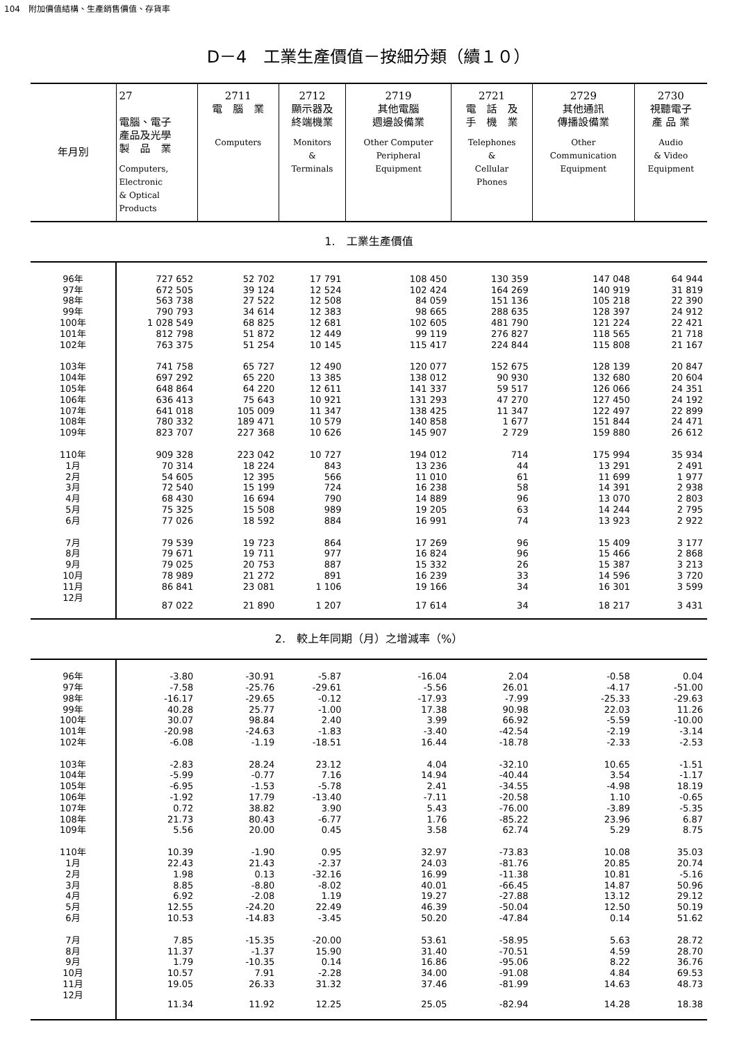104　附加價值結構、生產銷售價值、存貨率
D－4　工業生產價值－按細分類（續１０）
| 年月別 | 27 電腦、電子 產品及光學 製 品 業 Computers, Electronic & Optical Products | 2711 電 腦 業 Computers | 2712 顯示器及 終端機業 Monitors & Terminals | 2719 其他電腦 週邊設備業 Other Computer Peripheral Equipment | 2721 電 話 及 手 機 業 Telephones & Cellular Phones | 2729 其他通訊 傳播設備業 Other Communication Equipment | 2730 視聽電子 產 品 業 Audio & Video Equipment |
| --- | --- | --- | --- | --- | --- | --- | --- |
| 1. 工業生產價值 | | | | | | | |
| 96年 | 727 652 | 52 702 | 17 791 | 108 450 | 130 359 | 147 048 | 64 944 |
| 97年 | 672 505 | 39 124 | 12 524 | 102 424 | 164 269 | 140 919 | 31 819 |
| 98年 | 563 738 | 27 522 | 12 508 | 84 059 | 151 136 | 105 218 | 22 390 |
| 99年 | 790 793 | 34 614 | 12 383 | 98 665 | 288 635 | 128 397 | 24 912 |
| 100年 | 1 028 549 | 68 825 | 12 681 | 102 605 | 481 790 | 121 224 | 22 421 |
| 101年 | 812 798 | 51 872 | 12 449 | 99 119 | 276 827 | 118 565 | 21 718 |
| 102年 | 763 375 | 51 254 | 10 145 | 115 417 | 224 844 | 115 808 | 21 167 |
| 103年 | 741 758 | 65 727 | 12 490 | 120 077 | 152 675 | 128 139 | 20 847 |
| 104年 | 697 292 | 65 220 | 13 385 | 138 012 | 90 930 | 132 680 | 20 604 |
| 105年 | 648 864 | 64 220 | 12 611 | 141 337 | 59 517 | 126 066 | 24 351 |
| 106年 | 636 413 | 75 643 | 10 921 | 131 293 | 47 270 | 127 450 | 24 192 |
| 107年 | 641 018 | 105 009 | 11 347 | 138 425 | 11 347 | 122 497 | 22 899 |
| 108年 | 780 332 | 189 471 | 10 579 | 140 858 | 1 677 | 151 844 | 24 471 |
| 109年 | 823 707 | 227 368 | 10 626 | 145 907 | 2 729 | 159 880 | 26 612 |
| 110年 | 909 328 | 223 042 | 10 727 | 194 012 | 714 | 175 994 | 35 934 |
| 1月 | 70 314 | 18 224 | 843 | 13 236 | 44 | 13 291 | 2 491 |
| 2月 | 54 605 | 12 395 | 566 | 11 010 | 61 | 11 699 | 1 977 |
| 3月 | 72 540 | 15 199 | 724 | 16 238 | 58 | 14 391 | 2 938 |
| 4月 | 68 430 | 16 694 | 790 | 14 889 | 96 | 13 070 | 2 803 |
| 5月 | 75 325 | 15 508 | 989 | 19 205 | 63 | 14 244 | 2 795 |
| 6月 | 77 026 | 18 592 | 884 | 16 991 | 74 | 13 923 | 2 922 |
| 7月 | 79 539 | 19 723 | 864 | 17 269 | 96 | 15 409 | 3 177 |
| 8月 | 79 671 | 19 711 | 977 | 16 824 | 96 | 15 466 | 2 868 |
| 9月 | 79 025 | 20 753 | 887 | 15 332 | 26 | 15 387 | 3 213 |
| 10月 | 78 989 | 21 272 | 891 | 16 239 | 33 | 14 596 | 3 720 |
| 11月 | 86 841 | 23 081 | 1 106 | 19 166 | 34 | 16 301 | 3 599 |
| 12月 | 87 022 | 21 890 | 1 207 | 17 614 | 34 | 18 217 | 3 431 |
| 2. 較上年同期（月）之增減率（%） | | | | | | | |
| 96年 | -3.80 | -30.91 | -5.87 | -16.04 | 2.04 | -0.58 | 0.04 |
| 97年 | -7.58 | -25.76 | -29.61 | -5.56 | 26.01 | -4.17 | -51.00 |
| 98年 | -16.17 | -29.65 | -0.12 | -17.93 | -7.99 | -25.33 | -29.63 |
| 99年 | 40.28 | 25.77 | -1.00 | 17.38 | 90.98 | 22.03 | 11.26 |
| 100年 | 30.07 | 98.84 | 2.40 | 3.99 | 66.92 | -5.59 | -10.00 |
| 101年 | -20.98 | -24.63 | -1.83 | -3.40 | -42.54 | -2.19 | -3.14 |
| 102年 | -6.08 | -1.19 | -18.51 | 16.44 | -18.78 | -2.33 | -2.53 |
| 103年 | -2.83 | 28.24 | 23.12 | 4.04 | -32.10 | 10.65 | -1.51 |
| 104年 | -5.99 | -0.77 | 7.16 | 14.94 | -40.44 | 3.54 | -1.17 |
| 105年 | -6.95 | -1.53 | -5.78 | 2.41 | -34.55 | -4.98 | 18.19 |
| 106年 | -1.92 | 17.79 | -13.40 | -7.11 | -20.58 | 1.10 | -0.65 |
| 107年 | 0.72 | 38.82 | 3.90 | 5.43 | -76.00 | -3.89 | -5.35 |
| 108年 | 21.73 | 80.43 | -6.77 | 1.76 | -85.22 | 23.96 | 6.87 |
| 109年 | 5.56 | 20.00 | 0.45 | 3.58 | 62.74 | 5.29 | 8.75 |
| 110年 | 10.39 | -1.90 | 0.95 | 32.97 | -73.83 | 10.08 | 35.03 |
| 1月 | 22.43 | 21.43 | -2.37 | 24.03 | -81.76 | 20.85 | 20.74 |
| 2月 | 1.98 | 0.13 | -32.16 | 16.99 | -11.38 | 10.81 | -5.16 |
| 3月 | 8.85 | -8.80 | -8.02 | 40.01 | -66.45 | 14.87 | 50.96 |
| 4月 | 6.92 | -2.08 | 1.19 | 19.27 | -27.88 | 13.12 | 29.12 |
| 5月 | 12.55 | -24.20 | 22.49 | 46.39 | -50.04 | 12.50 | 50.19 |
| 6月 | 10.53 | -14.83 | -3.45 | 50.20 | -47.84 | 0.14 | 51.62 |
| 7月 | 7.85 | -15.35 | -20.00 | 53.61 | -58.95 | 5.63 | 28.72 |
| 8月 | 11.37 | -1.37 | 15.90 | 31.40 | -70.51 | 4.59 | 28.70 |
| 9月 | 1.79 | -10.35 | 0.14 | 16.86 | -95.06 | 8.22 | 36.76 |
| 10月 | 10.57 | 7.91 | -2.28 | 34.00 | -91.08 | 4.84 | 69.53 |
| 11月 | 19.05 | 26.33 | 31.32 | 37.46 | -81.99 | 14.63 | 48.73 |
| 12月 | 11.34 | 11.92 | 12.25 | 25.05 | -82.94 | 14.28 | 18.38 |